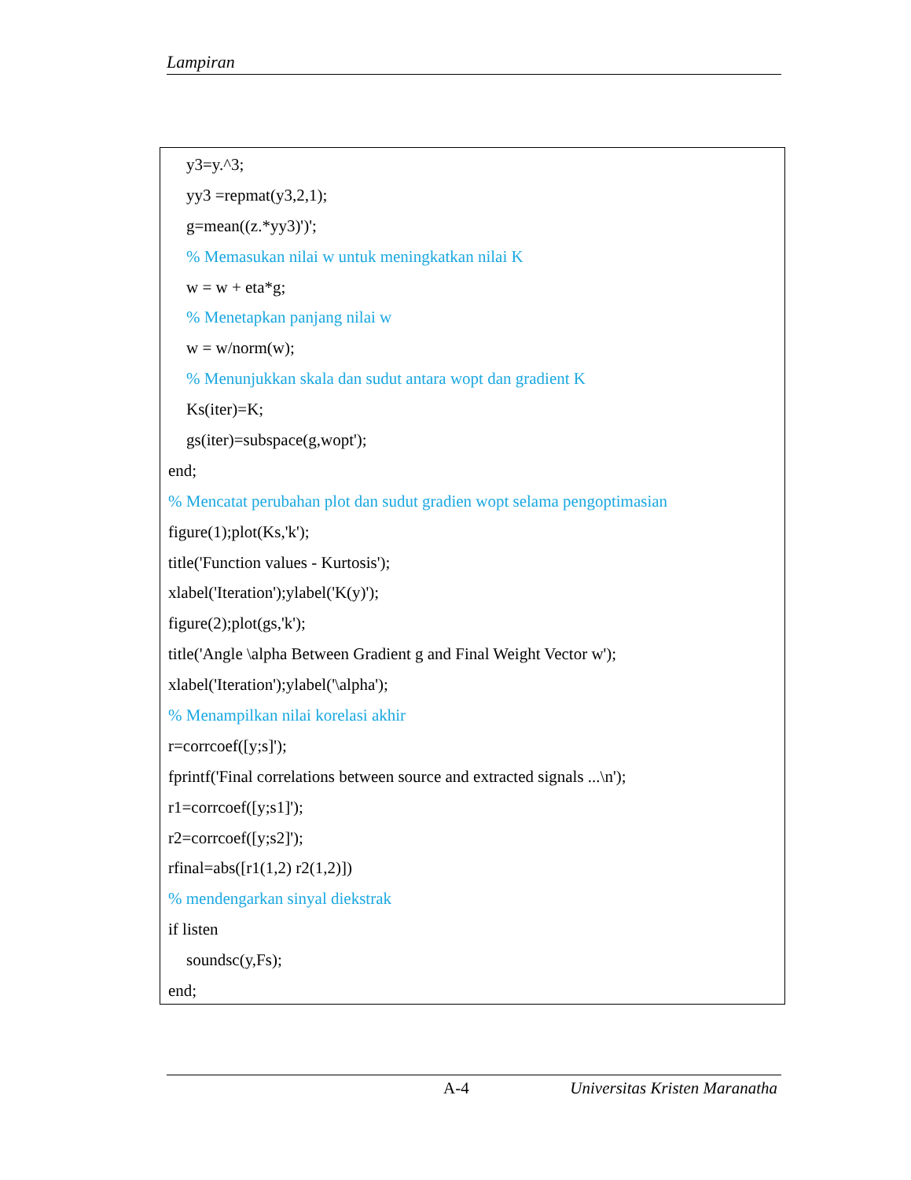Lampiran
y3=y.^3;
yy3 =repmat(y3,2,1);
g=mean((z.*yy3)')';
% Memasukan nilai w untuk meningkatkan nilai K
w = w + eta*g;
% Menetapkan panjang nilai w
w = w/norm(w);
% Menunjukkan skala dan sudut antara wopt dan gradient K
Ks(iter)=K;
gs(iter)=subspace(g,wopt');
end;
% Mencatat perubahan plot dan sudut gradien wopt selama pengoptimasian
figure(1);plot(Ks,'k');
title('Function values - Kurtosis');
xlabel('Iteration');ylabel('K(y)');
figure(2);plot(gs,'k');
title('Angle \alpha Between Gradient g and Final Weight Vector w');
xlabel('Iteration');ylabel('\alpha');
% Menampilkan nilai korelasi akhir
r=corrcoef([y;s]');
fprintf('Final correlations between source and extracted signals ...\n');
r1=corrcoef([y;s1]');
r2=corrcoef([y;s2]');
rfinal=abs([r1(1,2) r2(1,2)])
% mendengarkan sinyal diekstrak
if listen
soundsc(y,Fs);
end;
A-4 Universitas Kristen Maranatha